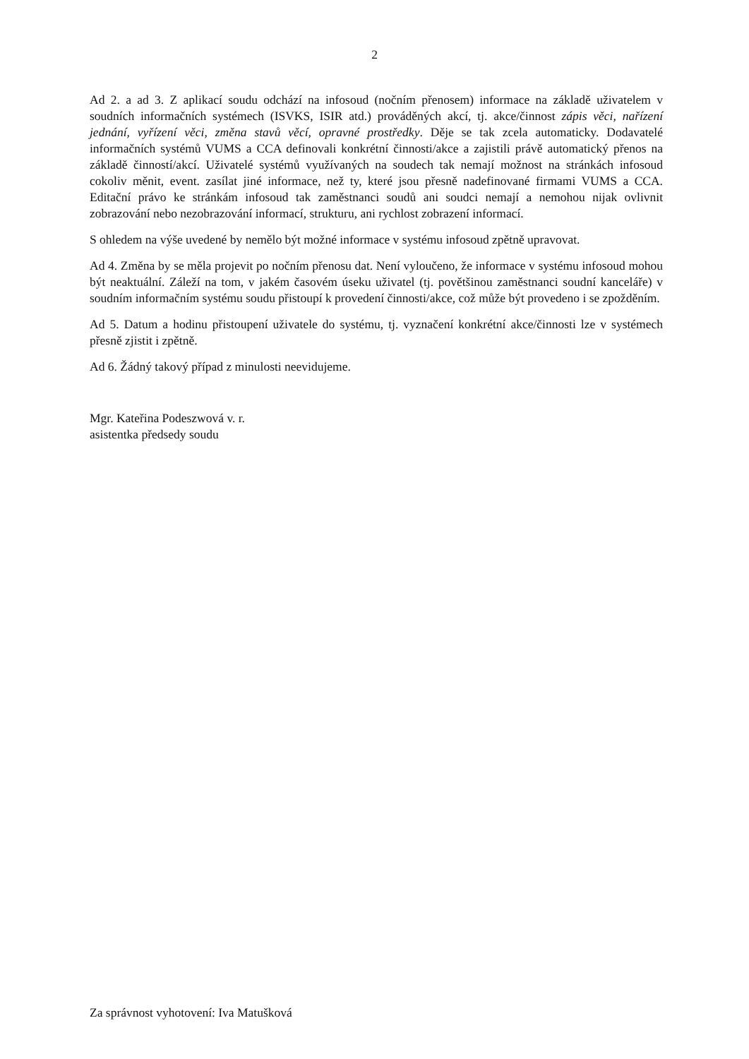2
Ad 2. a ad 3. Z aplikací soudu odchází na infosoud (nočním přenosem) informace na základě uživatelem v soudních informačních systémech (ISVKS, ISIR atd.) prováděných akcí, tj. akce/činnost zápis věci, nařízení jednání, vyřízení věci, změna stavů věcí, opravné prostředky. Děje se tak zcela automaticky. Dodavatelé informačních systémů VUMS a CCA definovali konkrétní činnosti/akce a zajistili právě automatický přenos na základě činností/akcí. Uživatelé systémů využívaných na soudech tak nemají možnost na stránkách infosoud cokoliv měnit, event. zasílat jiné informace, než ty, které jsou přesně nadefinované firmami VUMS a CCA. Editační právo ke stránkám infosoud tak zaměstnanci soudů ani soudci nemají a nemohou nijak ovlivnit zobrazování nebo nezobrazování informací, strukturu, ani rychlost zobrazení informací.
S ohledem na výše uvedené by nemělo být možné informace v systému infosoud zpětně upravovat.
Ad 4. Změna by se měla projevit po nočním přenosu dat. Není vyloučeno, že informace v systému infosoud mohou být neaktuální. Záleží na tom, v jakém časovém úseku uživatel (tj. povětšinou zaměstnanci soudní kanceláře) v soudním informačním systému soudu přistoupí k provedení činnosti/akce, což může být provedeno i se zpožděním.
Ad 5. Datum a hodinu přistoupení uživatele do systému, tj. vyznačení konkrétní akce/činnosti lze v systémech přesně zjistit i zpětně.
Ad 6. Žádný takový případ z minulosti neevidujeme.
Mgr. Kateřina Podeszwová v. r.
asistentka předsedy soudu
Za správnost vyhotovení: Iva Matušková